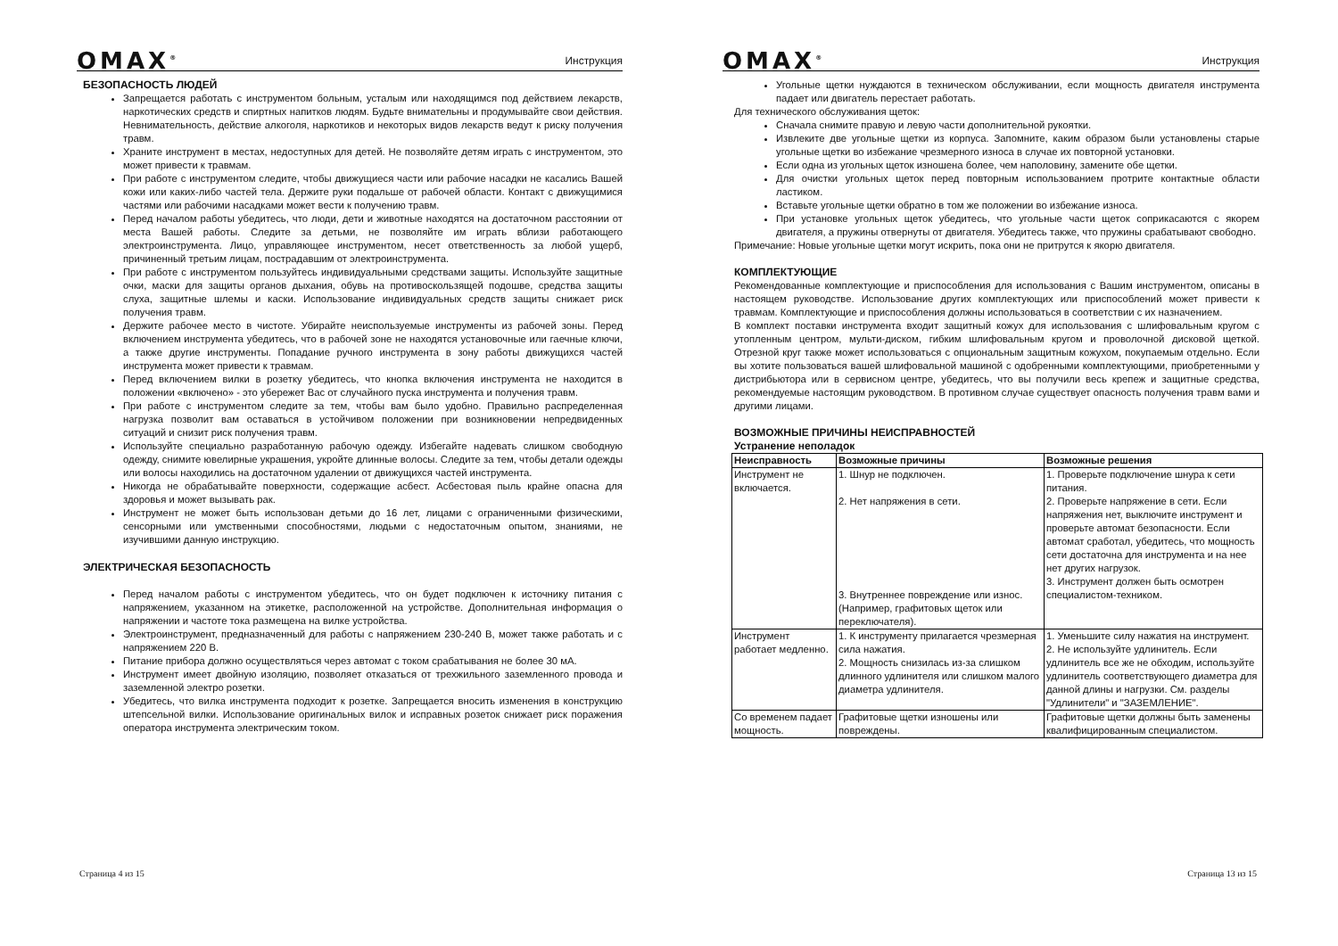OMAX<sup>®</sup> Инструкция
БЕЗОПАСНОСТЬ ЛЮДЕЙ
Запрещается работать с инструментом больным, усталым или находящимся под действием лекарств, наркотических средств и спиртных напитков людям. Будьте внимательны и продумывайте свои действия. Невнимательность, действие алкоголя, наркотиков и некоторых видов лекарств ведут к риску получения травм.
Храните инструмент в местах, недоступных для детей. Не позволяйте детям играть с инструментом, это может привести к травмам.
При работе с инструментом следите, чтобы движущиеся части или рабочие насадки не касались Вашей кожи или каких-либо частей тела. Держите руки подальше от рабочей области. Контакт с движущимися частями или рабочими насадками может вести к получению травм.
Перед началом работы убедитесь, что люди, дети и животные находятся на достаточном расстоянии от места Вашей работы. Следите за детьми, не позволяйте им играть вблизи работающего электроинструмента. Лицо, управляющее инструментом, несет ответственность за любой ущерб, причиненный третьим лицам, пострадавшим от электроинструмента.
При работе с инструментом пользуйтесь индивидуальными средствами защиты. Используйте защитные очки, маски для защиты органов дыхания, обувь на противоскользящей подошве, средства защиты слуха, защитные шлемы и каски. Использование индивидуальных средств защиты снижает риск получения травм.
Держите рабочее место в чистоте. Убирайте неиспользуемые инструменты из рабочей зоны. Перед включением инструмента убедитесь, что в рабочей зоне не находятся установочные или гаечные ключи, а также другие инструменты. Попадание ручного инструмента в зону работы движущихся частей инструмента может привести к травмам.
Перед включением вилки в розетку убедитесь, что кнопка включения инструмента не находится в положении «включено» - это убережет Вас от случайного пуска инструмента и получения травм.
При работе с инструментом следите за тем, чтобы вам было удобно. Правильно распределенная нагрузка позволит вам оставаться в устойчивом положении при возникновении непредвиденных ситуаций и снизит риск получения травм.
Используйте специально разработанную рабочую одежду. Избегайте надевать слишком свободную одежду, снимите ювелирные украшения, укройте длинные волосы. Следите за тем, чтобы детали одежды или волосы находились на достаточном удалении от движущихся частей инструмента.
Никогда не обрабатывайте поверхности, содержащие асбест. Асбестовая пыль крайне опасна для здоровья и может вызывать рак.
Инструмент не может быть использован детьми до 16 лет, лицами с ограниченными физическими, сенсорными или умственными способностями, людьми с недостаточным опытом, знаниями, не изучившими данную инструкцию.
ЭЛЕКТРИЧЕСКАЯ БЕЗОПАСНОСТЬ
Перед началом работы с инструментом убедитесь, что он будет подключен к источнику питания с напряжением, указанном на этикетке, расположенной на устройстве. Дополнительная информация о напряжении и частоте тока размещена на вилке устройства.
Электроинструмент, предназначенный для работы с напряжением 230-240 В, может также работать и с напряжением 220 В.
Питание прибора должно осуществляться через автомат с током срабатывания не более 30 мА.
Инструмент имеет двойную изоляцию, позволяет отказаться от трехжильного заземленного провода и заземленной электро розетки.
Убедитесь, что вилка инструмента подходит к розетке. Запрещается вносить изменения в конструкцию штепсельной вилки. Использование оригинальных вилок и исправных розеток снижает риск поражения оператора инструмента электрическим током.
Страница 4 из 15
OMAX<sup>®</sup> Инструкция
Угольные щетки нуждаются в техническом обслуживании, если мощность двигателя инструмента падает или двигатель перестает работать.
Для технического обслуживания щеток:
Сначала снимите правую и левую части дополнительной рукоятки.
Извлеките две угольные щетки из корпуса. Запомните, каким образом были установлены старые угольные щетки во избежание чрезмерного износа в случае их повторной установки.
Если одна из угольных щеток изношена более, чем наполовину, замените обе щетки.
Для очистки угольных щеток перед повторным использованием протрите контактные области ластиком.
Вставьте угольные щетки обратно в том же положении во избежание износа.
При установке угольных щеток убедитесь, что угольные части щеток соприкасаются с якорем двигателя, а пружины отвернуты от двигателя. Убедитесь также, что пружины срабатывают свободно.
Примечание: Новые угольные щетки могут искрить, пока они не притрутся к якорю двигателя.
КОМПЛЕКТУЮЩИЕ
Рекомендованные комплектующие и приспособления для использования с Вашим инструментом, описаны в настоящем руководстве. Использование других комплектующих или приспособлений может привести к травмам. Комплектующие и приспособления должны использоваться в соответствии с их назначением.
В комплект поставки инструмента входит защитный кожух для использования с шлифовальным кругом с утопленным центром, мульти-диском, гибким шлифовальным кругом и проволочной дисковой щеткой. Отрезной круг также может использоваться с опциональным защитным кожухом, покупаемым отдельно. Если вы хотите пользоваться вашей шлифовальной машиной с одобренными комплектующими, приобретенными у дистрибьютора или в сервисном центре, убедитесь, что вы получили весь крепеж и защитные средства, рекомендуемые настоящим руководством. В противном случае существует опасность получения травм вами и другими лицами.
ВОЗМОЖНЫЕ ПРИЧИНЫ НЕИСПРАВНОСТЕЙ
Устранение неполадок
| Неисправность | Возможные причины | Возможные решения |
| --- | --- | --- |
| Инструмент не включается. | 1. Шнур не подключен. 2. Нет напряжения в сети. 3. Внутреннее повреждение или износ. (Например, графитовых щеток или переключателя). | 1. Проверьте подключение шнура к сети питания. 2. Проверьте напряжение в сети. Если напряжения нет, выключите инструмент и проверьте автомат безопасности. Если автомат сработал, убедитесь, что мощность сети достаточна для инструмента и на нее нет других нагрузок. 3. Инструмент должен быть осмотрен специалистом-техником. |
| Инструмент работает медленно. | 1. К инструменту прилагается чрезмерная сила нажатия. 2. Мощность снизилась из-за слишком длинного удлинителя или слишком малого диаметра удлинителя. | 1. Уменьшите силу нажатия на инструмент. 2. Не используйте удлинитель. Если удлинитель все же не обходим, используйте удлинитель соответствующего диаметра для данной длины и нагрузки. См. разделы "Удлинители" и "ЗАЗЕМЛЕНИЕ". |
| Со временем падает мощность. | Графитовые щетки изношены или повреждены. | Графитовые щетки должны быть заменены квалифицированным специалистом. |
Страница 13 из 15